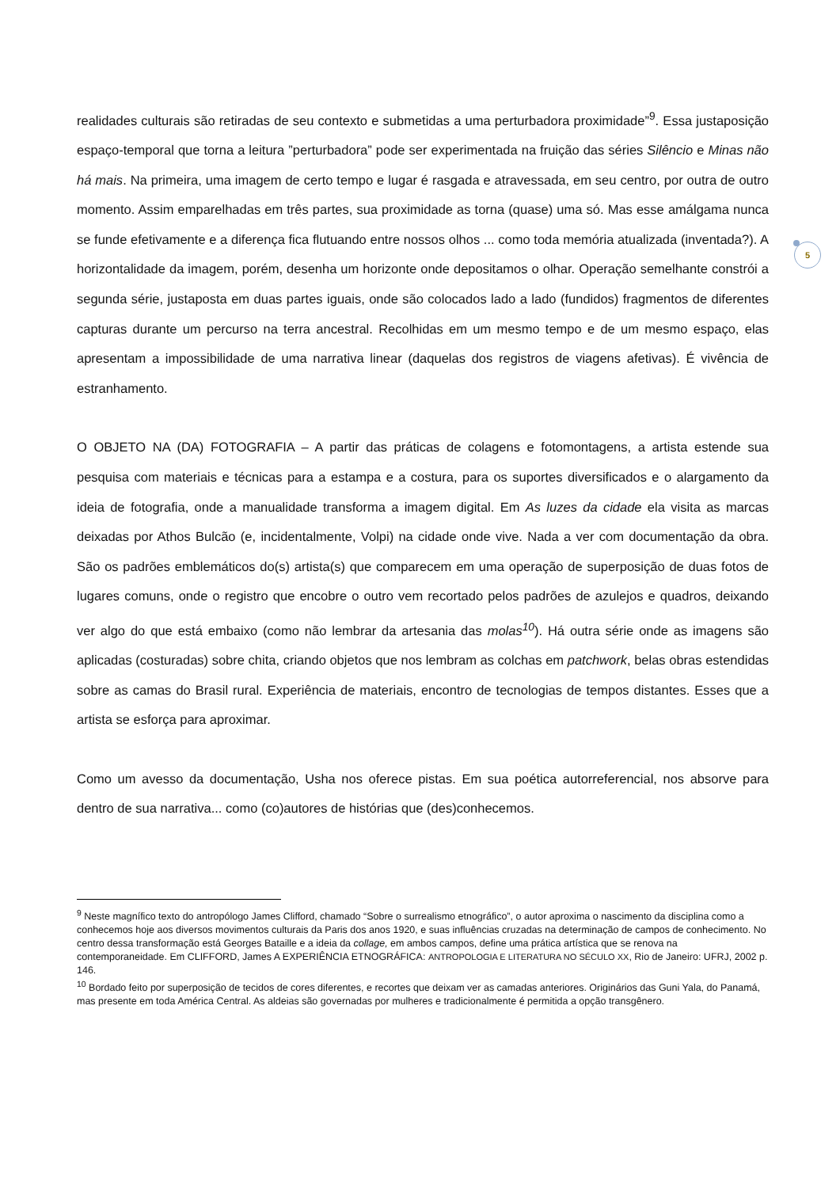5
realidades culturais são retiradas de seu contexto e submetidas a uma perturbadora proximidade”<sup>9</sup>. Essa justaposição espaço-temporal que torna a leitura ”perturbadora” pode ser experimentada na fruição das séries Silêncio e Minas não há mais. Na primeira, uma imagem de certo tempo e lugar é rasgada e atravessada, em seu centro, por outra de outro momento. Assim emparelhadas em três partes, sua proximidade as torna (quase) uma só. Mas esse amálgama nunca se funde efetivamente e a diferença fica flutuando entre nossos olhos ... como toda memória atualizada (inventada?). A horizontalidade da imagem, porém, desenha um horizonte onde depositamos o olhar. Operação semelhante constrói a segunda série, justaposta em duas partes iguais, onde são colocados lado a lado (fundidos) fragmentos de diferentes capturas durante um percurso na terra ancestral. Recolhidas em um mesmo tempo e de um mesmo espaço, elas apresentam a impossibilidade de uma narrativa linear (daquelas dos registros de viagens afetivas). É vivência de estranhamento.
O OBJETO NA (DA) FOTOGRAFIA – A partir das práticas de colagens e fotomontagens, a artista estende sua pesquisa com materiais e técnicas para a estampa e a costura, para os suportes diversificados e o alargamento da ideia de fotografia, onde a manualidade transforma a imagem digital. Em As luzes da cidade ela visita as marcas deixadas por Athos Bulcão (e, incidentalmente, Volpi) na cidade onde vive. Nada a ver com documentação da obra. São os padrões emblemáticos do(s) artista(s) que comparecem em uma operação de superposição de duas fotos de lugares comuns, onde o registro que encobre o outro vem recortado pelos padrões de azulejos e quadros, deixando ver algo do que está embaixo (como não lembrar da artesania das molas<sup>10</sup>). Há outra série onde as imagens são aplicadas (costuradas) sobre chita, criando objetos que nos lembram as colchas em patchwork, belas obras estendidas sobre as camas do Brasil rural. Experiência de materiais, encontro de tecnologias de tempos distantes. Esses que a artista se esforça para aproximar.
Como um avesso da documentação, Usha nos oferece pistas. Em sua poética autorreferencial, nos absorve para dentro de sua narrativa... como (co)autores de histórias que (des)conhecemos.
<sup>9</sup> Neste magnífico texto do antropólogo James Clifford, chamado “Sobre o surrealismo etnográfico”, o autor aproxima o nascimento da disciplina como a conhecemos hoje aos diversos movimentos culturais da Paris dos anos 1920, e suas influências cruzadas na determinação de campos de conhecimento. No centro dessa transformação está Georges Bataille e a ideia da collage, em ambos campos, define uma prática artística que se renova na contemporaneidade. Em CLIFFORD, James A EXPERIÊNCIA ETNOGRÁFICA: ANTROPOLOGIA E LITERATURA NO SÉCULO XX, Rio de Janeiro: UFRJ, 2002 p. 146.
<sup>10</sup> Bordado feito por superposição de tecidos de cores diferentes, e recortes que deixam ver as camadas anteriores. Originários das Guni Yala, do Panamá, mas presente em toda América Central. As aldeias são governadas por mulheres e tradicionalmente é permitida a opção transgênero.